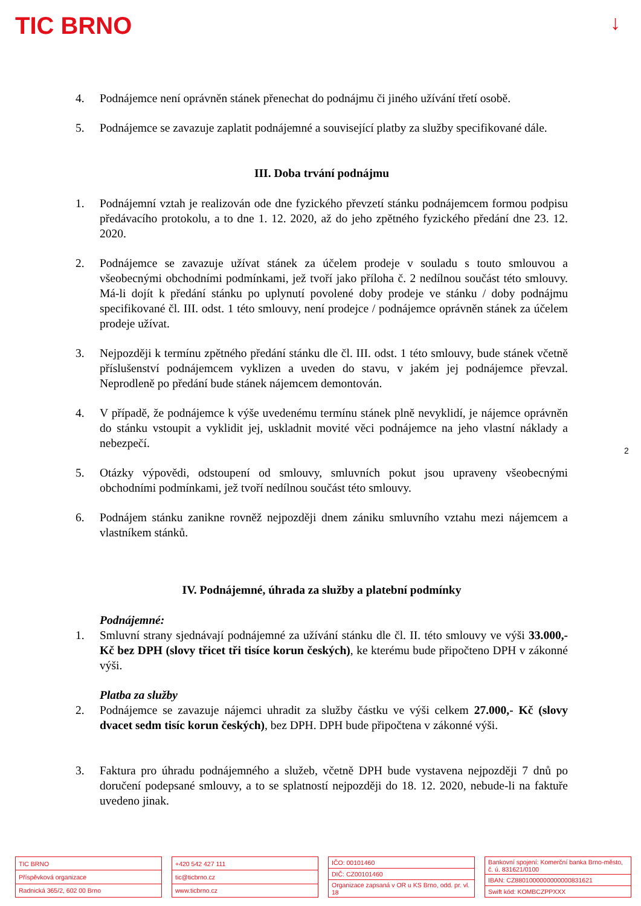TIC BRNO ↓
4. Podnájemce není oprávněn stánek přenechat do podnájmu či jiného užívání třetí osobě.
5. Podnájemce se zavazuje zaplatit podnájemné a související platby za služby specifikované dále.
III. Doba trvání podnájmu
1. Podnájemní vztah je realizován ode dne fyzického převzetí stánku podnájemcem formou podpisu předávacího protokolu, a to dne 1. 12. 2020, až do jeho zpětného fyzického předání dne 23. 12. 2020.
2. Podnájemce se zavazuje užívat stánek za účelem prodeje v souladu s touto smlouvou a všeobecnými obchodními podmínkami, jež tvoří jako příloha č. 2 nedílnou součást této smlouvy. Má-li dojít k předání stánku po uplynutí povolené doby prodeje ve stánku / doby podnájmu specifikované čl. III. odst. 1 této smlouvy, není prodejce / podnájemce oprávněn stánek za účelem prodeje užívat.
3. Nejpozději k termínu zpětného předání stánku dle čl. III. odst. 1 této smlouvy, bude stánek včetně příslušenství podnájemcem vyklizen a uveden do stavu, v jakém jej podnájemce převzal. Neprodleně po předání bude stánek nájemcem demontován.
4. V případě, že podnájemce k výše uvedenému termínu stánek plně nevyklidí, je nájemce oprávněn do stánku vstoupit a vyklidit jej, uskladnit movité věci podnájemce na jeho vlastní náklady a nebezpečí.
5. Otázky výpovědi, odstoupení od smlouvy, smluvních pokut jsou upraveny všeobecnými obchodními podmínkami, jež tvoří nedílnou součást této smlouvy.
6. Podnájem stánku zanikne rovněž nejpozději dnem zániku smluvního vztahu mezi nájemcem a vlastníkem stánků.
IV. Podnájemné, úhrada za služby a platební podmínky
Podnájemné:
1. Smluvní strany sjednávají podnájemné za užívání stánku dle čl. II. této smlouvy ve výši 33.000,- Kč bez DPH (slovy třicet tři tisíce korun českých), ke kterému bude připočteno DPH v zákonné výši.
Platba za služby
2. Podnájemce se zavazuje nájemci uhradit za služby částku ve výši celkem 27.000,- Kč (slovy dvacet sedm tisíc korun českých), bez DPH. DPH bude připočtena v zákonné výši.
3. Faktura pro úhradu podnájemného a služeb, včetně DPH bude vystavena nejpozději 7 dnů po doručení podepsané smlouvy, a to se splatností nejpozději do 18. 12. 2020, nebude-li na faktuře uvedeno jinak.
2
| TIC BRNO |
| Příspěvková organizace |
| Radnická 365/2, 602 00 Brno |
| +420 542 427 111 |
| tic@ticbrno.cz |
| www.ticbrno.cz |
| IČO: 00101460 |
| DIČ: CZ00101460 |
| Organizace zapsaná v OR u KS Brno, odd. pr. vl. 18 |
| Bankovní spojení: Komerční banka Brno-město, č. ú. 831621/0100 |
| IBAN: CZ8801000000000000831621 |
| Swift kód: KOMBCZPPXXX |